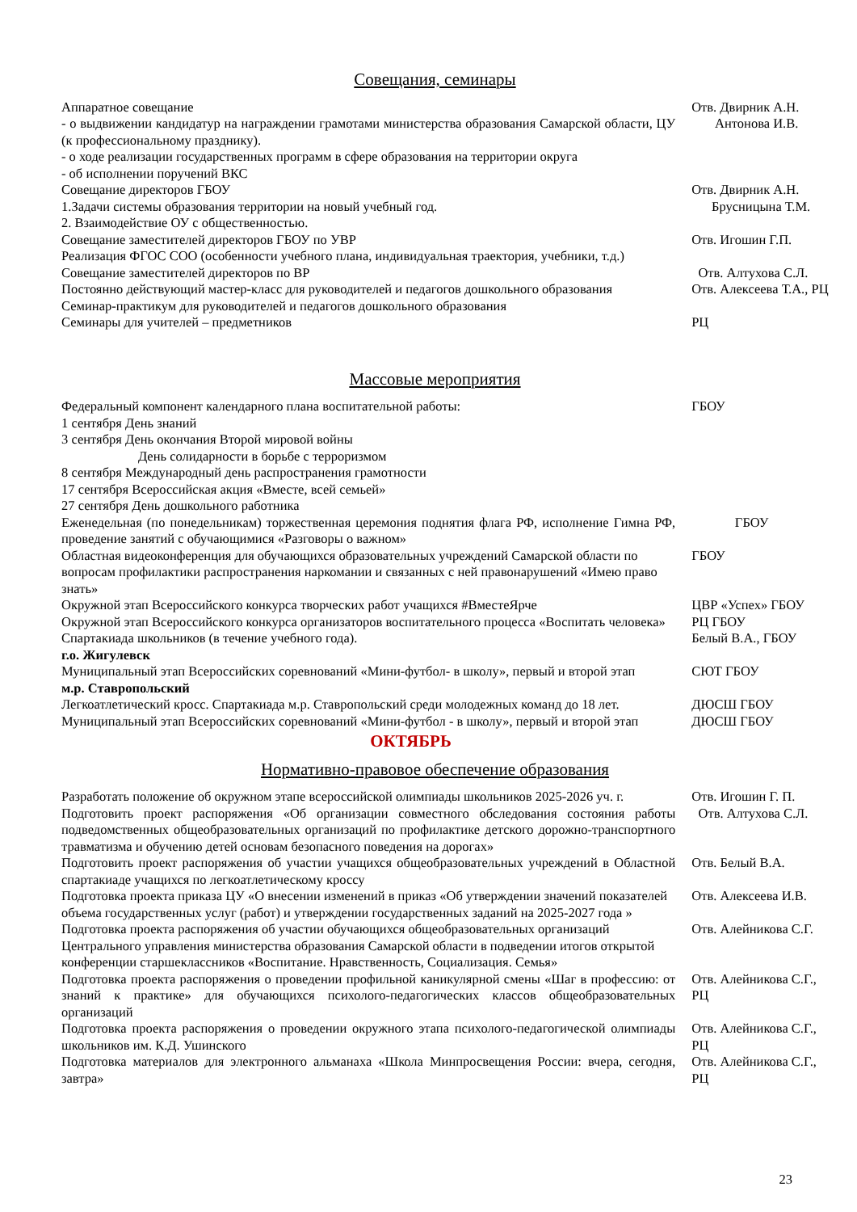Совещания, семинары
| Аппаратное совещание - о выдвижении кандидатур на награждении грамотами министерства образования Самарской области, ЦУ (к профессиональному празднику). - о ходе реализации государственных программ в сфере образования на территории округа - об исполнении поручений ВКС | Отв. Двирник А.Н. Антонова И.В. |
| Совещание директоров ГБОУ 1.Задачи системы образования территории на новый учебный год. 2. Взаимодействие ОУ с общественностью. | Отв. Двирник А.Н. Брусницына Т.М. |
| Совещание заместителей директоров ГБОУ по УВР Реализация ФГОС СОО (особенности учебного плана, индивидуальная траектория, учебники, т.д.) | Отв. Игошин Г.П. |
| Совещание заместителей директоров по ВР | Отв. Алтухова С.Л. |
| Постоянно действующий мастер-класс для руководителей и педагогов дошкольного образования Семинар-практикум для руководителей и педагогов дошкольного образования | Отв. Алексеева Т.А., РЦ |
| Семинары для учителей – предметников | РЦ |
Массовые мероприятия
| Федеральный компонент календарного плана воспитательной работы: 1 сентября День знаний 3 сентября День окончания Второй мировой войны День солидарности в борьбе с терроризмом 8 сентября Международный день распространения грамотности 17 сентября Всероссийская акция «Вместе, всей семьей» 27 сентября День дошкольного работника | ГБОУ |
| Еженедельная (по понедельникам) торжественная церемония поднятия флага РФ, исполнение Гимна РФ, проведение занятий с обучающимися «Разговоры о важном» | ГБОУ |
| Областная видеоконференция для обучающихся образовательных учреждений Самарской области по вопросам профилактики распространения наркомании и связанных с ней правонарушений «Имею право знать» | ГБОУ |
| Окружной этап Всероссийского конкурса творческих работ учащихся #ВместеЯрче | ЦВР «Успех» ГБОУ |
| Окружной этап Всероссийского конкурса организаторов воспитательного процесса «Воспитать человека» | РЦ ГБОУ |
| Спартакиада школьников (в течение учебного года). | Белый В.А., ГБОУ |
| г.о. Жигулевск | |
| Муниципальный этап Всероссийских соревнований «Мини-футбол- в школу», первый и второй этап | СЮТ ГБОУ |
| м.р. Ставропольский | |
| Легкоатлетический кросс. Спартакиада м.р. Ставропольский среди молодежных команд до 18 лет. | ДЮСШ ГБОУ |
| Муниципальный этап Всероссийских соревнований «Мини-футбол - в школу», первый и второй этап | ДЮСШ ГБОУ |
ОКТЯБРЬ
Нормативно-правовое обеспечение образования
| Разработать положение об окружном этапе всероссийской олимпиады школьников 2025-2026 уч. г. | Отв. Игошин Г. П. |
| Подготовить проект распоряжения «Об организации совместного обследования состояния работы подведомственных общеобразовательных организаций по профилактике детского дорожно-транспортного травматизма и обучению детей основам безопасного поведения на дорогах» | Отв. Алтухова С.Л. |
| Подготовить проект распоряжения об участии учащихся общеобразовательных учреждений в Областной спартакиаде учащихся по легкоатлетическому кроссу | Отв. Белый В.А. |
| Подготовка проекта приказа ЦУ «О внесении изменений в приказ «Об утверждении значений показателей объема государственных услуг (работ) и утверждении государственных заданий на 2025-2027 года » | Отв. Алексеева И.В. |
| Подготовка проекта распоряжения об участии обучающихся общеобразовательных организаций Центрального управления министерства образования Самарской области в подведении итогов открытой конференции старшеклассников «Воспитание. Нравственность, Социализация. Семья» | Отв. Алейникова С.Г. |
| Подготовка проекта распоряжения о проведении профильной каникулярной смены «Шаг в профессию: от знаний к практике» для обучающихся психолого-педагогических классов общеобразовательных организаций | Отв. Алейникова С.Г., РЦ |
| Подготовка проекта распоряжения о проведении окружного этапа психолого-педагогической олимпиады школьников им. К.Д. Ушинского | Отв. Алейникова С.Г., РЦ |
| Подготовка материалов для электронного альманаха «Школа Минпросвещения России: вчера, сегодня, завтра» | Отв. Алейникова С.Г., РЦ |
23